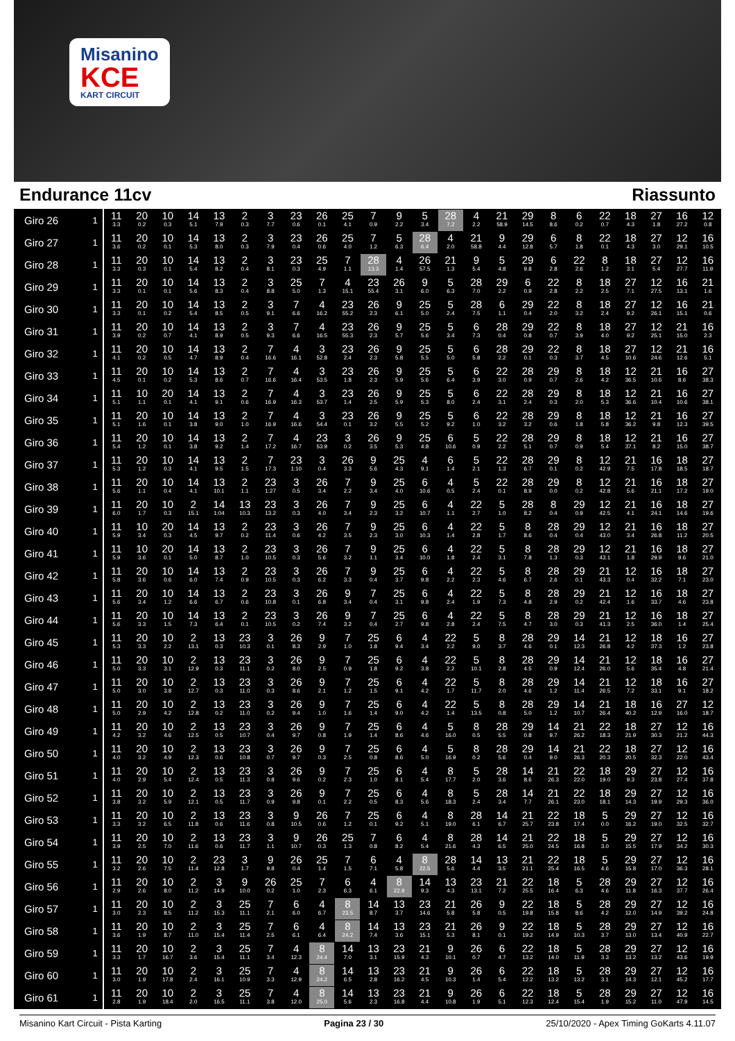Misanino
KCE
KART CIRCUIT
Endurance 11cv Riassunto
| Giro 26 | 1 | 11 3.3 | 20 0.2 | 10 0.3 | 14 5.1 | 13 7.9 | 2 0.3 | 3 7.7 | 23 0.6 | 26 0.1 | 25 4.1 | 7 0.9 | 9 2.2 | 5 3.4 | 28 7.2 | 4 2.2 | 21 58.9 | 29 14.5 | 8 8.6 | 6 0.2 | 22 0.7 | 18 4.3 | 27 1.8 | 16 27.2 | 12 0.8 |
| Giro 27 | 1 | 11 3.6 | 20 0.2 | 10 0.1 | 14 5.3 | 13 8.0 | 2 0.3 | 3 7.9 | 23 0.4 | 26 0.6 | 25 4.0 | 7 1.2 | 5 6.3 | 28 6.4 | 4 2.0 | 21 58.8 | 9 4.4 | 29 12.8 | 6 5.7 | 8 1.8 | 22 0.1 | 18 4.3 | 27 3.0 | 12 29.1 | 16 10.5 |
| Giro 28 | 1 | 11 3.3 | 20 0.3 | 10 0.1 | 14 5.4 | 13 8.2 | 2 0.4 | 3 8.1 | 23 0.3 | 25 4.9 | 7 1.1 | 28 13.3 | 4 1.4 | 26 57.5 | 21 1.3 | 9 5.4 | 5 4.8 | 29 9.8 | 6 2.8 | 22 2.6 | 8 1.2 | 18 3.1 | 27 5.4 | 12 27.7 | 16 11.9 |
| Giro 29 | 1 | 11 3.3 | 20 0.1 | 10 0.1 | 14 5.6 | 13 8.3 | 2 0.4 | 3 8.8 | 25 5.0 | 7 1.3 | 4 15.1 | 23 55.4 | 26 3.1 | 9 6.0 | 5 6.3 | 28 7.0 | 29 2.2 | 6 0.9 | 22 2.8 | 8 2.2 | 18 2.5 | 27 7.1 | 12 27.5 | 16 13.1 | 21 1.6 |
| Giro 30 | 1 | 11 3.3 | 20 0.1 | 10 0.2 | 14 5.4 | 13 8.5 | 2 0.5 | 3 9.1 | 7 6.6 | 4 16.2 | 23 55.2 | 26 2.3 | 9 6.1 | 25 5.0 | 5 2.4 | 28 7.5 | 6 1.1 | 29 0.4 | 22 2.0 | 8 3.2 | 18 2.4 | 27 9.2 | 12 26.1 | 16 15.1 | 21 0.6 |
| Giro 31 | 1 | 11 3.9 | 20 0.2 | 10 0.7 | 14 4.1 | 13 8.9 | 2 0.5 | 3 9.3 | 7 6.6 | 4 16.5 | 23 55.3 | 26 2.3 | 9 5.7 | 25 5.6 | 5 3.4 | 6 7.3 | 28 0.4 | 29 0.8 | 22 0.7 | 8 3.9 | 18 4.0 | 27 9.2 | 12 25.1 | 21 15.0 | 16 2.3 |
| Giro 32 | 1 | 11 4.1 | 20 0.2 | 10 0.5 | 14 4.7 | 13 8.9 | 2 0.4 | 7 16.6 | 4 16.1 | 3 52.8 | 23 2.4 | 26 2.3 | 9 5.8 | 25 5.5 | 5 5.0 | 6 5.8 | 28 2.2 | 29 0.1 | 22 0.3 | 8 3.7 | 18 4.5 | 27 10.6 | 12 24.6 | 21 12.6 | 16 5.1 |
| Giro 33 | 1 | 11 4.5 | 20 0.1 | 10 0.2 | 14 5.3 | 13 8.6 | 2 0.7 | 7 16.6 | 4 16.4 | 3 53.5 | 23 1.8 | 26 2.3 | 9 5.9 | 25 5.6 | 5 6.4 | 6 3.9 | 22 3.0 | 28 0.9 | 29 0.7 | 8 2.6 | 18 4.2 | 12 36.5 | 21 10.6 | 16 8.6 | 27 38.3 |
| Giro 34 | 1 | 11 5.1 | 10 1.1 | 20 0.1 | 14 4.1 | 13 9.1 | 2 0.6 | 7 16.9 | 4 16.3 | 3 53.7 | 23 1.4 | 26 2.5 | 9 5.9 | 25 5.3 | 5 8.0 | 6 2.4 | 22 3.1 | 28 2.4 | 29 0.3 | 8 2.0 | 18 5.3 | 12 36.6 | 21 10.4 | 16 10.6 | 27 38.1 |
| Giro 35 | 1 | 11 5.1 | 20 1.6 | 10 0.1 | 14 3.8 | 13 9.0 | 2 1.0 | 7 16.9 | 4 16.6 | 3 54.4 | 23 0.1 | 26 3.2 | 9 5.5 | 25 5.2 | 5 9.2 | 6 1.0 | 22 3.2 | 28 3.2 | 29 0.6 | 8 1.8 | 18 5.8 | 12 36.2 | 21 9.8 | 16 12.3 | 27 39.5 |
| Giro 36 | 1 | 11 5.4 | 20 1.2 | 10 0.1 | 14 3.8 | 13 9.2 | 2 1.4 | 7 17.2 | 4 16.7 | 23 53.9 | 3 0.2 | 26 3.5 | 9 5.3 | 25 4.8 | 6 10.6 | 5 0.9 | 22 2.2 | 28 5.1 | 29 0.7 | 8 0.9 | 18 5.4 | 12 37.1 | 21 8.2 | 16 15.0 | 27 38.7 |
| Giro 37 | 1 | 11 5.3 | 20 1.2 | 10 0.3 | 14 4.1 | 13 9.5 | 2 1.5 | 7 17.3 | 23 1:10 | 3 0.4 | 26 3.3 | 9 5.6 | 25 4.3 | 4 9.1 | 6 1.4 | 5 2.1 | 22 1.3 | 28 6.7 | 29 0.1 | 8 0.2 | 12 42.9 | 21 7.5 | 16 17.8 | 18 18.5 | 27 18.7 |
| Giro 38 | 1 | 11 5.6 | 20 1.1 | 10 0.4 | 14 4.1 | 13 10.1 | 2 1.1 | 23 1:27 | 3 0.5 | 26 3.4 | 7 2.2 | 9 3.4 | 25 4.0 | 6 10.6 | 4 0.5 | 5 2.4 | 22 0.1 | 28 8.9 | 29 0.0 | 8 0.2 | 12 42.8 | 21 5.6 | 16 21.1 | 18 17.2 | 27 19.0 |
| Giro 39 | 1 | 11 6.0 | 20 1.7 | 10 0.3 | 2 15.1 | 14 1:04 | 13 10.3 | 23 13.2 | 3 0.3 | 26 4.0 | 7 3.4 | 9 2.3 | 25 3.2 | 6 10.7 | 4 1.1 | 22 2.7 | 5 1.0 | 28 8.2 | 8 0.4 | 29 0.9 | 12 42.5 | 21 4.1 | 16 24.1 | 18 14.6 | 27 19.6 |
| Giro 40 | 1 | 11 5.9 | 10 3.4 | 20 0.3 | 14 4.5 | 13 9.7 | 2 0.2 | 23 11.4 | 3 0.6 | 26 4.2 | 7 3.5 | 9 2.3 | 25 3.0 | 6 10.3 | 4 1.4 | 22 2.8 | 5 1.7 | 8 8.6 | 28 0.4 | 29 0.4 | 12 43.0 | 21 3.4 | 16 26.8 | 18 11.2 | 27 20.5 |
| Giro 41 | 1 | 11 5.9 | 10 3.6 | 20 0.1 | 14 5.0 | 13 8.7 | 2 1.0 | 23 10.5 | 3 0.3 | 26 5.6 | 7 3.2 | 9 1.1 | 25 3.4 | 6 10.0 | 4 1.8 | 22 2.4 | 5 3.1 | 8 7.8 | 28 1.3 | 29 0.3 | 12 43.1 | 21 1.8 | 16 29.9 | 18 9.6 | 27 21.0 |
| Giro 42 | 1 | 11 5.8 | 20 3.6 | 10 0.6 | 14 6.0 | 13 7.4 | 2 0.9 | 23 10.5 | 3 0.3 | 26 6.2 | 7 3.3 | 9 0.4 | 25 3.7 | 6 9.8 | 4 2.2 | 22 2.3 | 5 4.6 | 8 6.7 | 28 2.6 | 29 0.1 | 21 43.3 | 12 0.4 | 16 32.2 | 18 7.1 | 27 23.0 |
| Giro 43 | 1 | 11 5.6 | 20 3.4 | 10 1.2 | 14 6.6 | 13 6.7 | 2 0.6 | 23 10.8 | 3 0.1 | 26 6.8 | 9 3.4 | 7 0.4 | 25 3.1 | 6 9.8 | 4 2.4 | 22 1.9 | 5 7.3 | 8 4.8 | 28 2.9 | 29 0.2 | 21 42.4 | 12 1.6 | 16 33.7 | 18 4.6 | 27 23.8 |
| Giro 44 | 1 | 11 5.6 | 20 3.3 | 10 1.5 | 14 7.3 | 13 6.4 | 2 0.1 | 23 10.5 | 3 0.2 | 26 7.4 | 9 3.2 | 7 0.4 | 25 2.7 | 6 9.8 | 4 2.8 | 22 2.4 | 5 7.5 | 8 4.7 | 28 3.0 | 29 0.3 | 21 41.3 | 12 2.5 | 16 36.0 | 18 1.4 | 27 25.4 |
| Giro 45 | 1 | 11 5.3 | 20 3.3 | 10 2.2 | 2 13.1 | 13 0.3 | 23 10.3 | 3 0.1 | 26 8.3 | 9 2.9 | 7 1.0 | 25 1.8 | 6 9.4 | 4 3.4 | 22 2.2 | 5 9.0 | 8 3.7 | 28 4.6 | 29 0.1 | 14 12.3 | 21 26.8 | 12 4.2 | 18 37.3 | 16 1.2 | 27 23.8 |
| Giro 46 | 1 | 11 5.0 | 20 3.3 | 10 3.1 | 2 12.9 | 13 0.3 | 23 11.1 | 3 0.2 | 26 8.0 | 9 2.5 | 7 0.9 | 25 1.8 | 6 9.2 | 4 3.8 | 22 2.2 | 5 10.1 | 8 2.8 | 28 4.5 | 29 0.9 | 14 12.4 | 21 26.0 | 12 5.6 | 18 35.4 | 16 4.8 | 27 21.4 |
| Giro 47 | 1 | 11 5.0 | 20 3.0 | 10 3.8 | 2 12.7 | 13 0.3 | 23 11.0 | 3 0.3 | 26 8.6 | 9 2.1 | 7 1.2 | 25 1.5 | 6 9.1 | 4 4.2 | 22 1.7 | 5 11.7 | 8 2.0 | 28 4.6 | 29 1.2 | 14 11.4 | 21 26.5 | 12 7.2 | 18 33.1 | 16 9.1 | 27 18.2 |
| Giro 48 | 1 | 11 5.0 | 20 2.9 | 10 4.2 | 2 12.8 | 13 0.2 | 23 11.0 | 3 0.2 | 26 9.4 | 9 1.0 | 7 1.6 | 25 1.4 | 6 9.0 | 4 4.2 | 22 1.4 | 5 13.5 | 8 0.8 | 28 5.0 | 29 1.2 | 14 10.7 | 21 26.4 | 18 40.2 | 16 12.9 | 27 16.0 | 12 18.7 |
| Giro 49 | 1 | 11 4.2 | 20 3.2 | 10 4.6 | 2 12.5 | 13 0.5 | 23 10.7 | 3 0.4 | 26 9.7 | 9 0.8 | 7 1.9 | 25 1.4 | 6 8.6 | 4 4.6 | 5 16.0 | 8 0.5 | 28 5.5 | 29 0.8 | 14 9.7 | 21 26.2 | 22 18.3 | 18 21.9 | 27 30.3 | 12 21.2 | 16 44.3 |
| Giro 50 | 1 | 11 4.0 | 20 3.2 | 10 4.9 | 2 12.3 | 13 0.6 | 23 10.8 | 3 0.7 | 26 9.7 | 9 0.3 | 7 2.5 | 25 0.8 | 6 8.6 | 4 5.0 | 5 16.9 | 8 0.2 | 28 5.6 | 29 0.4 | 14 9.0 | 21 26.3 | 22 20.3 | 18 20.5 | 27 32.3 | 12 22.0 | 16 43.4 |
| Giro 51 | 1 | 11 4.0 | 20 2.9 | 10 5.4 | 2 12.4 | 13 0.5 | 23 11.3 | 3 0.8 | 26 9.6 | 9 0.2 | 7 2.3 | 25 1.0 | 6 8.1 | 4 5.4 | 8 17.7 | 5 2.0 | 28 3.6 | 14 8.6 | 21 26.3 | 22 22.0 | 18 19.0 | 29 9.3 | 27 23.8 | 12 27.4 | 16 37.8 |
| Giro 52 | 1 | 11 3.8 | 20 3.2 | 10 5.9 | 2 12.1 | 13 0.5 | 23 11.7 | 3 0.9 | 26 9.8 | 9 0.1 | 7 2.2 | 25 0.5 | 6 8.3 | 4 5.6 | 8 18.3 | 5 2.4 | 28 3.4 | 14 7.7 | 21 26.1 | 22 23.0 | 18 18.1 | 29 14.3 | 27 19.9 | 12 29.3 | 16 36.0 |
| Giro 53 | 1 | 11 3.3 | 20 3.2 | 10 6.5 | 2 11.8 | 13 0.6 | 23 11.6 | 3 0.8 | 9 10.5 | 26 0.6 | 7 1.2 | 25 0.1 | 6 9.2 | 4 5.1 | 8 19.0 | 28 6.1 | 14 6.7 | 21 25.7 | 22 23.8 | 18 17.4 | 5 0.0 | 29 16.2 | 27 19.0 | 12 32.5 | 16 32.7 |
| Giro 54 | 1 | 11 3.9 | 20 2.5 | 10 7.0 | 2 11.6 | 13 0.6 | 23 11.7 | 3 1.1 | 9 10.7 | 26 0.3 | 25 1.3 | 7 0.8 | 6 8.2 | 4 5.4 | 8 21.6 | 28 4.3 | 14 6.5 | 21 25.0 | 22 24.5 | 18 16.8 | 5 3.0 | 29 15.5 | 27 17.9 | 12 34.2 | 16 30.3 |
| Giro 55 | 1 | 11 3.2 | 20 2.6 | 10 7.5 | 2 11.4 | 23 12.8 | 3 1.7 | 9 9.8 | 26 0.4 | 25 1.4 | 7 1.5 | 6 7.1 | 4 5.8 | 8 22.5 | 28 5.6 | 14 4.4 | 13 3.5 | 21 21.1 | 22 25.4 | 18 16.5 | 5 4.6 | 29 15.8 | 27 17.0 | 12 36.3 | 16 28.1 |
| Giro 56 | 1 | 11 2.9 | 20 2.6 | 10 8.0 | 2 11.2 | 3 14.9 | 9 10.0 | 26 0.2 | 25 1.0 | 7 2.3 | 6 6.3 | 4 6.1 | 8 22.9 | 14 9.3 | 13 4.3 | 23 13.1 | 21 7.2 | 22 25.5 | 18 16.4 | 5 6.3 | 28 4.6 | 29 11.8 | 27 16.3 | 12 37.7 | 16 26.4 |
| Giro 57 | 1 | 11 3.0 | 20 2.3 | 10 8.5 | 2 11.2 | 3 15.3 | 25 11.1 | 7 2.1 | 6 6.0 | 4 6.7 | 8 23.5 | 14 8.7 | 13 3.7 | 23 14.6 | 21 5.8 | 26 5.8 | 9 0.5 | 22 19.8 | 18 15.8 | 5 8.6 | 28 4.2 | 29 12.0 | 27 14.9 | 12 39.2 | 16 24.8 |
| Giro 58 | 1 | 11 3.6 | 20 1.9 | 10 8.7 | 2 11.0 | 3 15.4 | 25 11.4 | 7 2.5 | 6 6.1 | 4 6.4 | 8 24.2 | 14 7.4 | 13 3.6 | 23 15.1 | 21 5.3 | 26 8.1 | 9 0.1 | 22 19.2 | 18 14.9 | 5 10.3 | 28 3.7 | 29 13.0 | 27 13.4 | 12 40.9 | 16 22.7 |
| Giro 59 | 1 | 11 3.3 | 20 1.7 | 10 16.7 | 2 3.6 | 3 15.4 | 25 11.1 | 7 3.4 | 4 12.3 | 8 24.4 | 14 7.0 | 13 3.1 | 23 15.9 | 21 4.3 | 9 10.1 | 26 0.7 | 6 4.7 | 22 13.2 | 18 14.0 | 5 11.9 | 28 3.3 | 29 13.2 | 27 13.2 | 12 43.6 | 16 19.9 |
| Giro 60 | 1 | 11 3.0 | 20 1.9 | 10 17.8 | 2 2.4 | 3 16.1 | 25 10.9 | 7 3.3 | 4 12.9 | 8 24.2 | 14 6.5 | 13 2.8 | 23 16.2 | 21 4.5 | 9 10.3 | 26 1.4 | 6 5.4 | 22 12.2 | 18 13.2 | 5 13.2 | 28 3.1 | 29 14.3 | 27 12.1 | 12 45.2 | 16 17.7 |
| Giro 61 | 1 | 11 2.8 | 20 1.9 | 10 18.4 | 2 2.0 | 3 16.5 | 25 11.1 | 7 3.8 | 4 12.0 | 8 25.0 | 14 5.6 | 13 2.3 | 23 16.8 | 21 4.4 | 9 10.8 | 26 1.9 | 6 5.1 | 22 12.3 | 18 12.4 | 5 15.4 | 28 1.9 | 29 15.2 | 27 11.0 | 12 47.9 | 16 14.5 |
Misanino Kart Circuit - Pista Karting Pagina 23 / 30 25/10/2020 - Apex Timing GoKarts 4.11.07